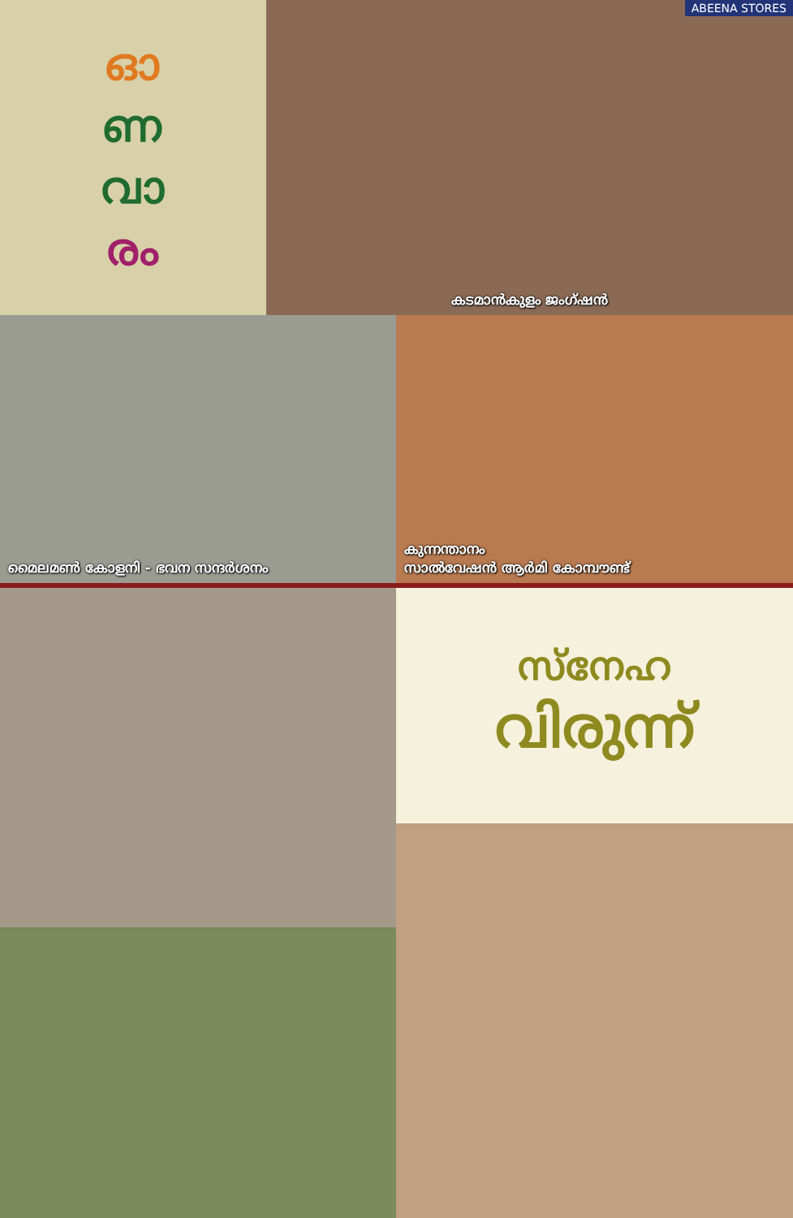ഓ
ണ
വാ
രം
ABEENA STORES
കടമാൻകുളം ജംഗ്ഷൻ
മൈലമൺ കോളനി - ഭവന സന്ദർശനം കുന്നന്താനം
സാൽവേഷൻ ആർമി കോമ്പൗണ്ട്
സ്നേഹ
വിരുന്ന്